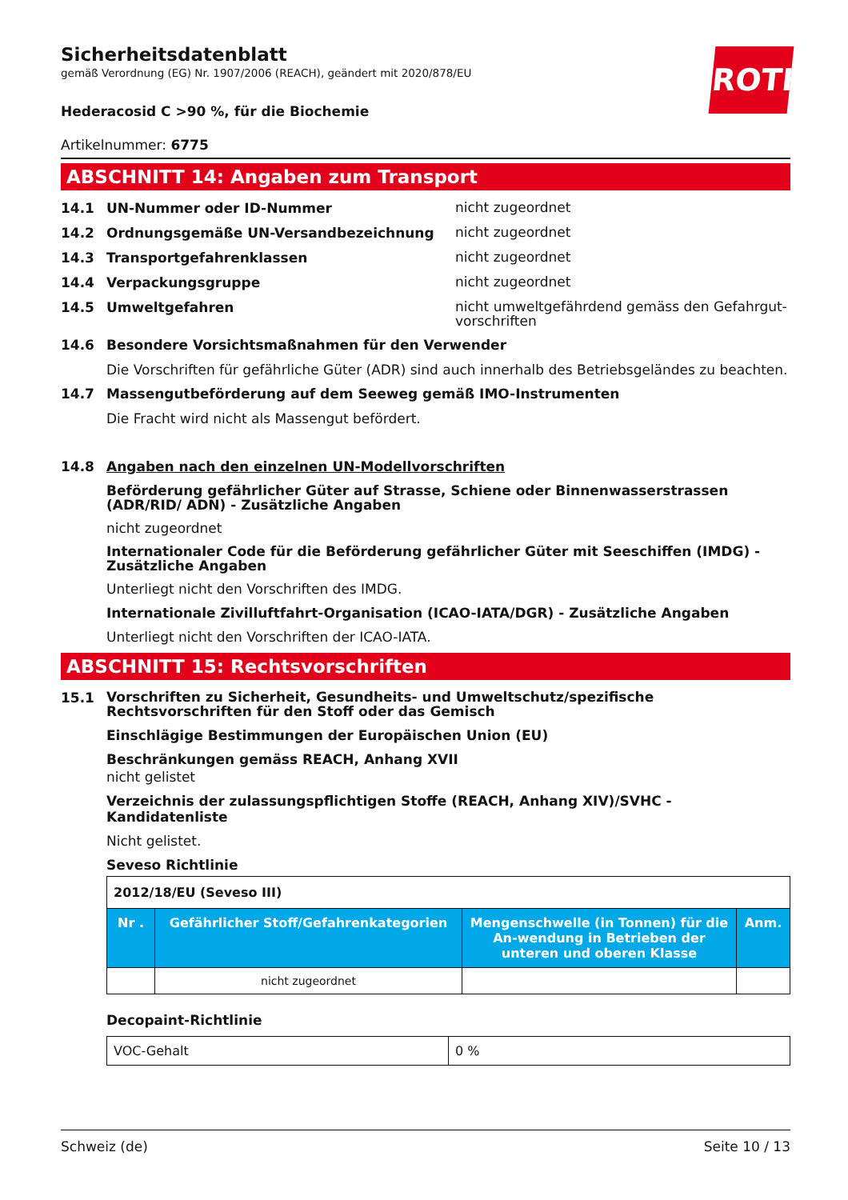ROTH
Sicherheitsdatenblatt
gemäß Verordnung (EG) Nr. 1907/2006 (REACH), geändert mit 2020/878/EU
Hederacosid C >90 %, für die Biochemie
Artikelnummer: 6775
ABSCHNITT 14: Angaben zum Transport
14.1 UN-Nummer oder ID-Nummer
nicht zugeordnet
14.2 Ordnungsgemäße UN-Versandbezeichnung
nicht zugeordnet
14.3 Transportgefahrenklassen
nicht zugeordnet
14.4 Verpackungsgruppe
nicht zugeordnet
14.5 Umweltgefahren
nicht umweltgefährdend gemäss den Gefahrgut-vorschriften
14.6 Besondere Vorsichtsmaßnahmen für den Verwender
Die Vorschriften für gefährliche Güter (ADR) sind auch innerhalb des Betriebsgeländes zu beachten.
14.7 Massengutbeförderung auf dem Seeweg gemäß IMO-Instrumenten
Die Fracht wird nicht als Massengut befördert.
14.8 Angaben nach den einzelnen UN-Modellvorschriften
Beförderung gefährlicher Güter auf Strasse, Schiene oder Binnenwasserstrassen (ADR/RID/ ADN) - Zusätzliche Angaben
nicht zugeordnet
Internationaler Code für die Beförderung gefährlicher Güter mit Seeschiffen (IMDG) - Zusätzliche Angaben
Unterliegt nicht den Vorschriften des IMDG.
Internationale Zivilluftfahrt-Organisation (ICAO-IATA/DGR) - Zusätzliche Angaben
Unterliegt nicht den Vorschriften der ICAO-IATA.
ABSCHNITT 15: Rechtsvorschriften
15.1
Vorschriften zu Sicherheit, Gesundheits- und Umweltschutz/spezifische Rechtsvorschriften für den Stoff oder das Gemisch
Einschlägige Bestimmungen der Europäischen Union (EU)
Beschränkungen gemäss REACH, Anhang XVII
nicht gelistet
Verzeichnis der zulassungspflichtigen Stoffe (REACH, Anhang XIV)/SVHC - Kandidatenliste
Nicht gelistet.
Seveso Richtlinie
| 2012/18/EU (Seveso III) | | | |
| Nr . | Gefährlicher Stoff/Gefahrenkategorien | Mengenschwelle (in Tonnen) für die An-wendung in Betrieben der unteren und oberen Klasse | Anm. |
| | nicht zugeordnet | | |
Decopaint-Richtlinie
| VOC-Gehalt | 0 % |
Schweiz (de) Seite 10 / 13